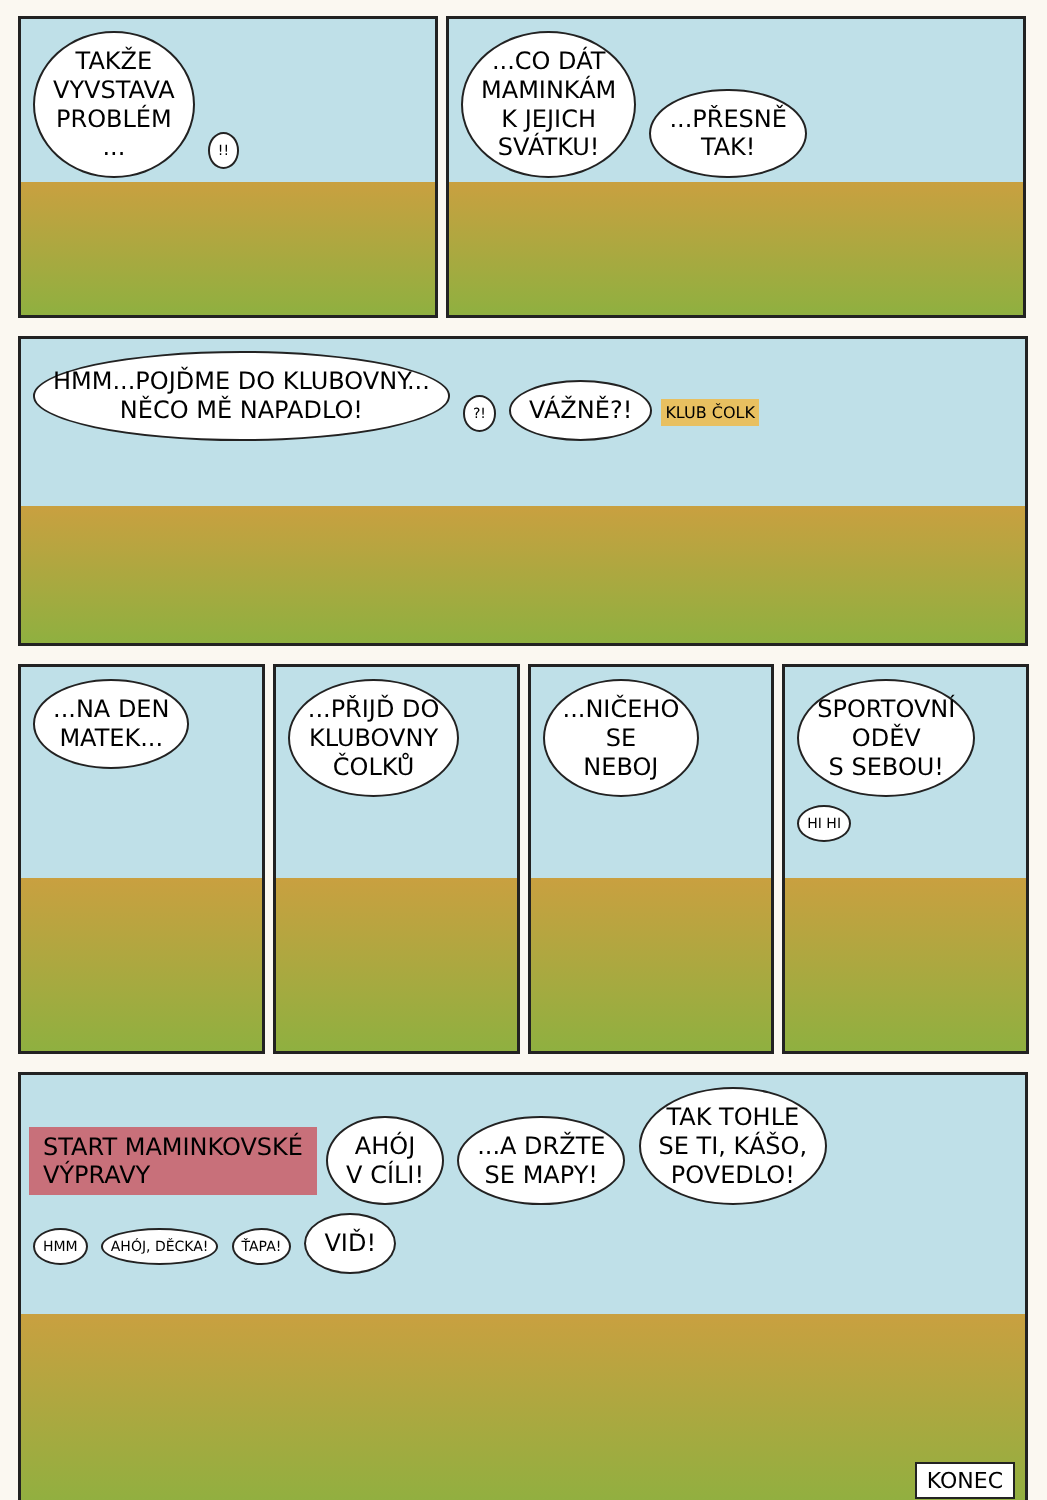TAKŽE
VYVSTAVA
PROBLÉM
... !!
...CO DÁT
MAMINKÁM
K JEJICH
SVÁTKU! ...PŘESNĚ
TAK!
HMM...POJĎME DO KLUBOVNY...
NĚCO MĚ NAPADLO! ?! VÁŽNĚ?! KLUB ČOLK
...NA DEN
MATEK...
...PŘIJĎ DO
KLUBOVNY
ČOLKŮ
...NIČEHO
SE
NEBOJ
SPORTOVNÍ
ODĚV
S SEBOU! HI HI
START MAMINKOVSKÉ
VÝPRAVY
AHÓJ
V CÍLI! ...A DRŽTE
SE MAPY! TAK TOHLE
SE TI, KÁŠO,
POVEDLO!
HMM AHÓJ, DĚCKA! ŤAPA! VIĎ!
KONEC